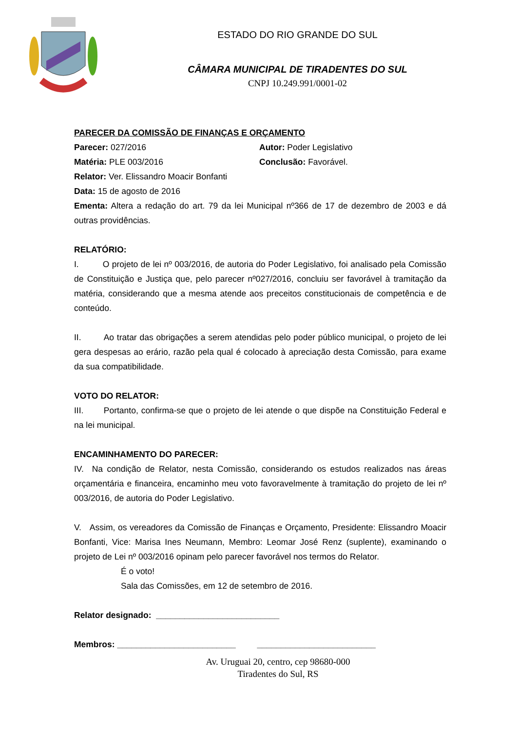ESTADO DO RIO GRANDE DO SUL
CÂMARA MUNICIPAL DE TIRADENTES DO SUL
CNPJ 10.249.991/0001-02
PARECER DA COMISSÃO DE FINANÇAS E ORÇAMENTO
Parecer: 027/2016 Autor: Poder Legislativo
Matéria: PLE 003/2016 Conclusão: Favorável.
Relator: Ver. Elissandro Moacir Bonfanti
Data: 15 de agosto de 2016
Ementa: Altera a redação do art. 79 da lei Municipal nº366 de 17 de dezembro de 2003 e dá outras providências.
RELATÓRIO:
I. O projeto de lei nº 003/2016, de autoria do Poder Legislativo, foi analisado pela Comissão de Constituição e Justiça que, pelo parecer nº027/2016, concluiu ser favorável à tramitação da matéria, considerando que a mesma atende aos preceitos constitucionais de competência e de conteúdo.
II. Ao tratar das obrigações a serem atendidas pelo poder público municipal, o projeto de lei gera despesas ao erário, razão pela qual é colocado à apreciação desta Comissão, para exame da sua compatibilidade.
VOTO DO RELATOR:
III. Portanto, confirma-se que o projeto de lei atende o que dispõe na Constituição Federal e na lei municipal.
ENCAMINHAMENTO DO PARECER:
IV. Na condição de Relator, nesta Comissão, considerando os estudos realizados nas áreas orçamentária e financeira, encaminho meu voto favoravelmente à tramitação do projeto de lei nº 003/2016, de autoria do Poder Legislativo.
V. Assim, os vereadores da Comissão de Finanças e Orçamento, Presidente: Elissandro Moacir Bonfanti, Vice: Marisa Ines Neumann, Membro: Leomar José Renz (suplente), examinando o projeto de Lei nº 003/2016 opinam pelo parecer favorável nos termos do Relator.
É o voto!
Sala das Comissões, em 12 de setembro de 2016.
Relator designado: __________________________
Membros: _________________________ _________________________
Av. Uruguai 20, centro, cep 98680-000
Tiradentes do Sul, RS